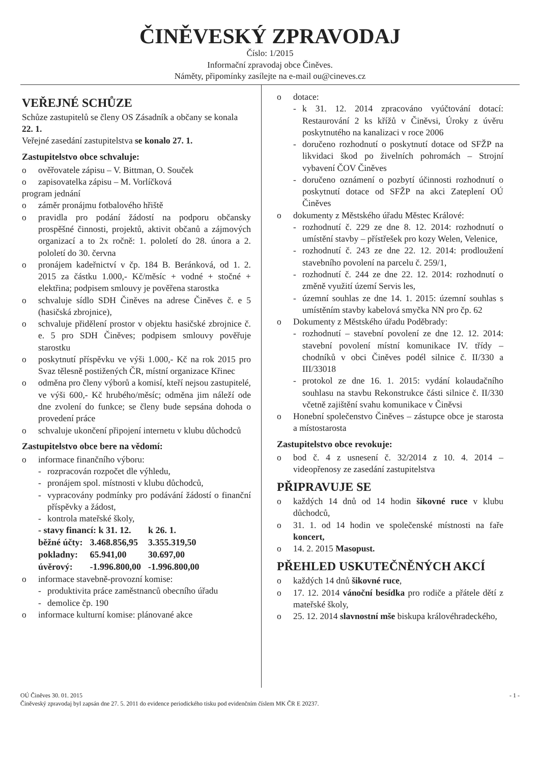ČINĚVESKÝ ZPRAVODAJ
Číslo: 1/2015
Informační zpravodaj obce Činěves.
Náměty, připomínky zasílejte na e-mail ou@cineves.cz
VEŘEJNÉ SCHŮZE
Schůze zastupitelů se členy OS Zásadník a občany se konala 22. 1.
Veřejné zasedání zastupitelstva se konalo 27. 1.
Zastupitelstvo obce schvaluje:
o ověřovatele zápisu – V. Bittman, O. Souček
o zapisovatelka zápisu – M. Vorlíčková
program jednání
o záměr pronájmu fotbalového hřiště
o pravidla pro podání žádostí na podporu občansky prospěšné činnosti, projektů, aktivit občanů a zájmových organizací a to 2x ročně: 1. pololetí do 28. února a 2. pololetí do 30. června
o pronájem kadeřnictví v čp. 184 B. Beránková, od 1. 2. 2015 za částku 1.000,- Kč/měsíc + vodné + stočné + elektřina; podpisem smlouvy je pověřena starostka
o schvaluje sídlo SDH Činěves na adrese Činěves č. e 5 (hasičská zbrojnice),
o schvaluje přidělení prostor v objektu hasičské zbrojnice č. e. 5 pro SDH Činěves; podpisem smlouvy pověřuje starostku
o poskytnutí příspěvku ve výši 1.000,- Kč na rok 2015 pro Svaz tělesně postižených ČR, místní organizace Křinec
o odměna pro členy výborů a komisí, kteří nejsou zastupitelé, ve výši 600,- Kč hrubého/měsíc; odměna jim náleží ode dne zvolení do funkce; se členy bude sepsána dohoda o provedení práce
o schvaluje ukončení připojení internetu v klubu důchodců
Zastupitelstvo obce bere na vědomí:
o informace finančního výboru:
- rozpracován rozpočet dle výhledu,
- pronájem spol. místnosti v klubu důchodců,
- vypracovány podmínky pro podávání žádostí o finanční příspěvky a žádost,
- kontrola mateřské školy,
| - stavy financí: k 31. 12. | | k 26. 1. |
| běžné účty: | 3.468.856,95 | 3.355.319,50 |
| pokladny: | 65.941,00 | 30.697,00 |
| úvěrový: | -1.996.800,00 | -1.996.800,00 |
o informace stavebně-provozní komise:
- produktivita práce zaměstnanců obecního úřadu
- demolice čp. 190
o informace kulturní komise: plánované akce
o dotace:
- k 31. 12. 2014 zpracováno vyúčtování dotací: Restaurování 2 ks křížů v Činěvsi, Úroky z úvěru poskytnutého na kanalizaci v roce 2006
- doručeno rozhodnutí o poskytnutí dotace od SFŽP na likvidaci škod po živelních pohromách – Strojní vybavení ČOV Činěves
- doručeno oznámení o pozbytí účinnosti rozhodnutí o poskytnutí dotace od SFŽP na akci Zateplení OÚ Činěves
o dokumenty z Městského úřadu Městec Králové:
- rozhodnutí č. 229 ze dne 8. 12. 2014: rozhodnutí o umístění stavby – přístřešek pro kozy Welen, Velenice,
- rozhodnutí č. 243 ze dne 22. 12. 2014: prodloužení stavebního povolení na parcelu č. 259/1,
- rozhodnutí č. 244 ze dne 22. 12. 2014: rozhodnutí o změně využití území Servis les,
- územní souhlas ze dne 14. 1. 2015: územní souhlas s umístěním stavby kabelová smyčka NN pro čp. 62
o Dokumenty z Městského úřadu Poděbrady:
- rozhodnutí – stavební povolení ze dne 12. 12. 2014: stavební povolení místní komunikace IV. třídy – chodníků v obci Činěves podél silnice č. II/330 a III/33018
- protokol ze dne 16. 1. 2015: vydání kolaudačního souhlasu na stavbu Rekonstrukce části silnice č. II/330 včetně zajištění svahu komunikace v Činěvsi
o Honební společenstvo Činěves – zástupce obce je starosta a místostarosta
Zastupitelstvo obce revokuje:
o bod č. 4 z usnesení č. 32/2014 z 10. 4. 2014 – videopřenosy ze zasedání zastupitelstva
PŘIPRAVUJE SE
o každých 14 dnů od 14 hodin šikovné ruce v klubu důchodců,
o 31. 1. od 14 hodin ve společenské místnosti na faře koncert,
o 14. 2. 2015 Masopust.
PŘEHLED USKUTEČNĚNÝCH AKCÍ
o každých 14 dnů šikovné ruce,
o 17. 12. 2014 vánoční besídka pro rodiče a přátele dětí z mateřské školy,
o 25. 12. 2014 slavnostní mše biskupa královéhradeckého,
OÚ Činěves 30. 01. 2015 - 1 -
Činěveský zpravodaj byl zapsán dne 27. 5. 2011 do evidence periodického tisku pod evidenčním číslem MK ČR E 20237.